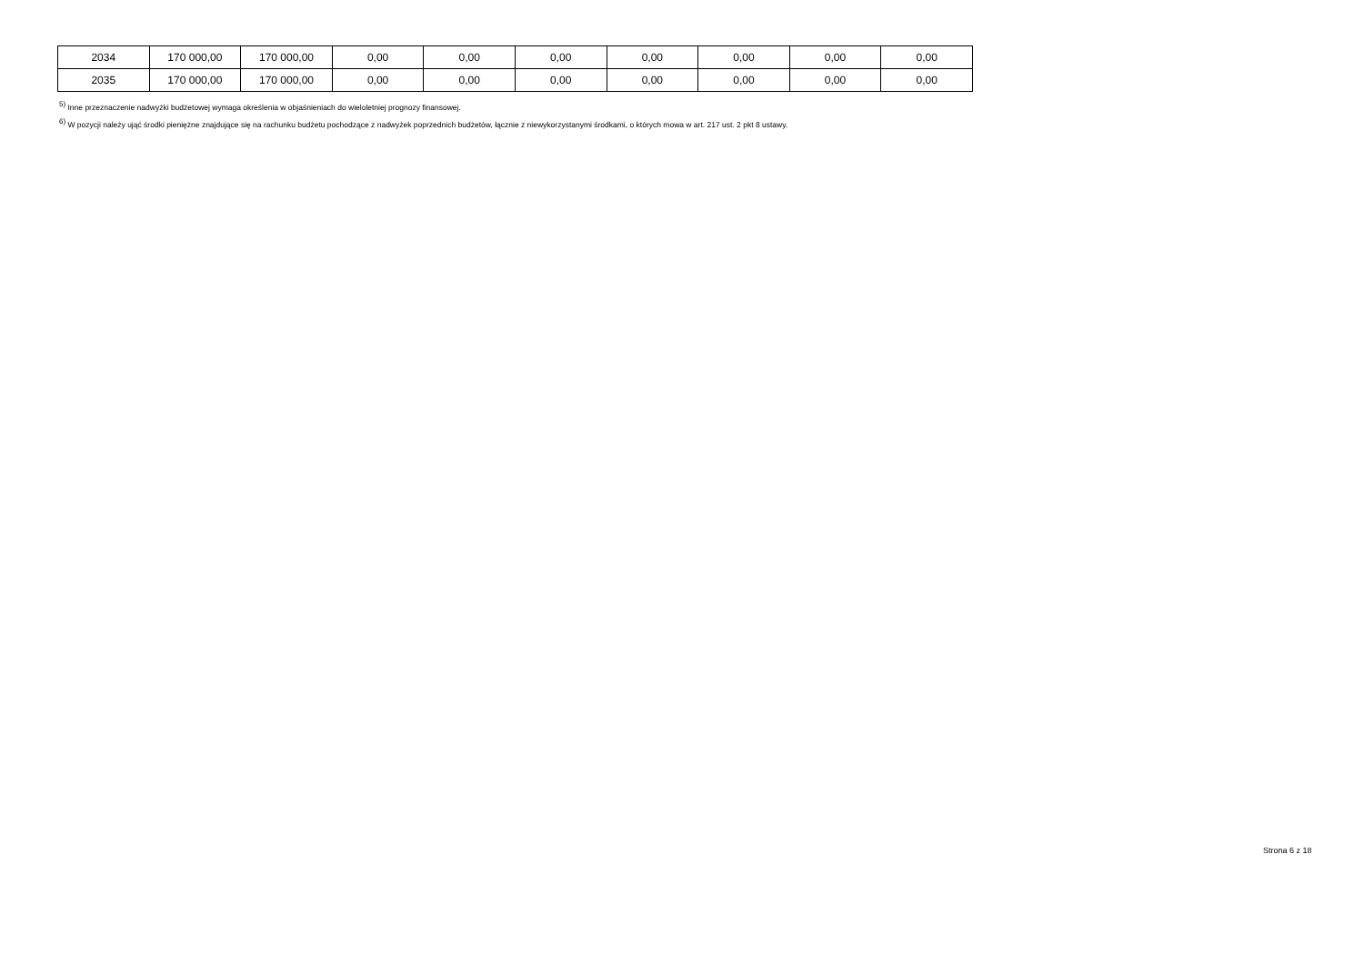| 2034 | 170 000,00 | 170 000,00 | 0,00 | 0,00 | 0,00 | 0,00 | 0,00 | 0,00 | 0,00 |
| 2035 | 170 000,00 | 170 000,00 | 0,00 | 0,00 | 0,00 | 0,00 | 0,00 | 0,00 | 0,00 |
<sup>5)</sup> Inne przeznaczenie nadwyżki budżetowej wymaga określenia w objaśnieniach do wieloletniej prognozy finansowej.
<sup>6)</sup> W pozycji należy ująć środki pieniężne znajdujące się na rachunku budżetu pochodzące z nadwyżek poprzednich budżetów, łącznie z niewykorzystanymi środkami, o których mowa w art. 217 ust. 2 pkt 8 ustawy.
Strona 6 z 18